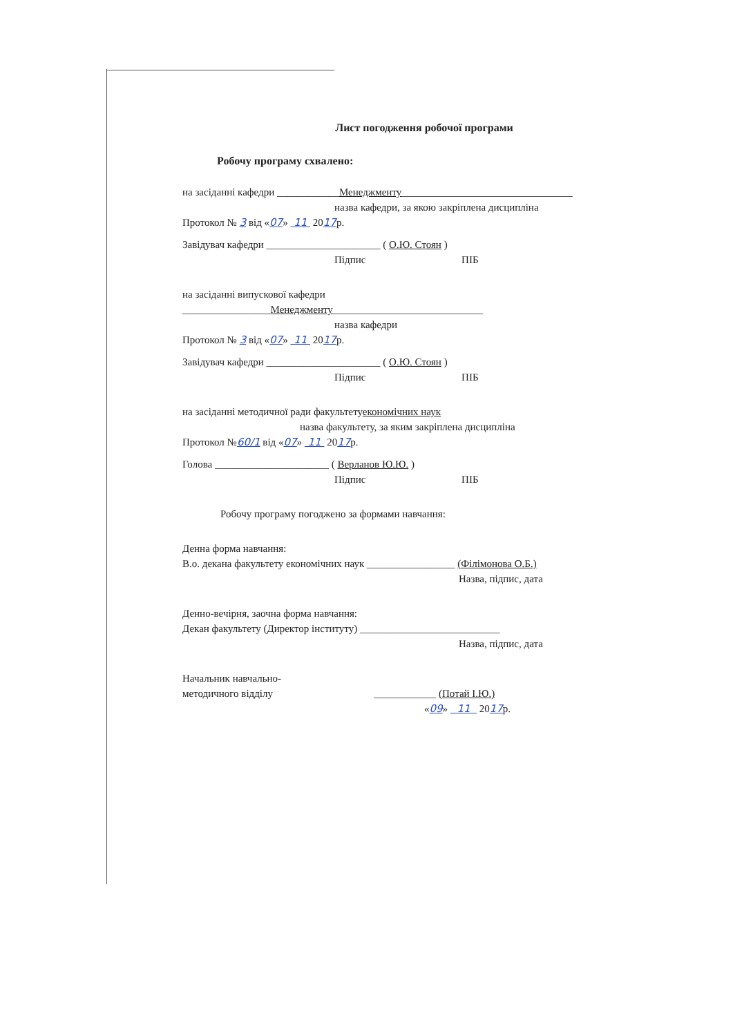Лист погодження робочої програми
Робочу програму схвалено:
на засіданні кафедри ____________Менеджменту_________________________________
назва кафедри, за якою закріплена дисципліна
Протокол № 3 від «07» 11 2017р.
Завідувач кафедри ______________________ ( О.Ю. Стоян )
Підпис ПІБ
на засіданні випускової кафедри
_________________Менеджменту_____________________________
назва кафедри
Протокол № 3 від «07» 11 2017р.
Завідувач кафедри ______________________ ( О.Ю. Стоян )
Підпис ПІБ
на засіданні методичної ради факультетуекономічних наук
назва факультету, за яким закріплена дисципліна
Протокол №60/1 від «07» 11 2017р.
Голова ______________________ ( Верланов Ю.Ю. )
Підпис ПІБ
Робочу програму погоджено за формами навчання:
Денна форма навчання:
В.о. декана факультету економічних наук _________________ (Філімонова О.Б.)
Назва, підпис, дата
Денно-вечірня, заочна форма навчання:
Декан факультету (Директор інституту) ___________________________
Назва, підпис, дата
Начальник навчально-
методичного відділу ____________ (Потай І.Ю.)
«09» 11 2017р.